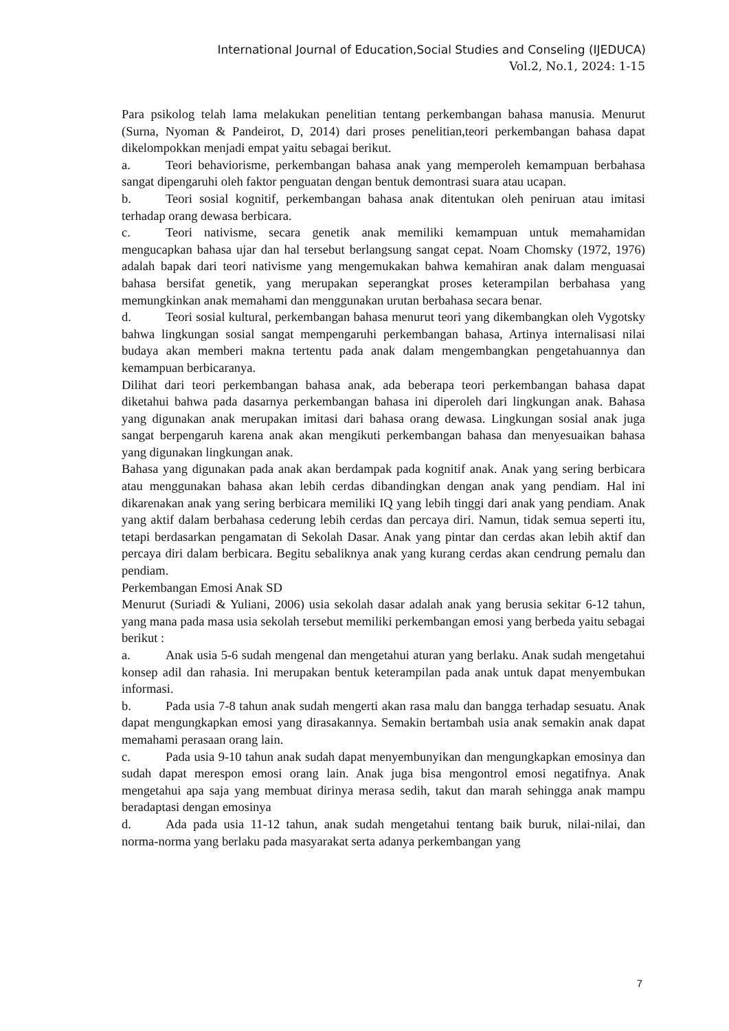International Journal of Education,Social Studies and Conseling (IJEDUCA)
Vol.2, No.1, 2024: 1-15
Para psikolog telah lama melakukan penelitian tentang perkembangan bahasa manusia. Menurut (Surna, Nyoman & Pandeirot, D, 2014) dari proses penelitian,teori perkembangan bahasa dapat dikelompokkan menjadi empat yaitu sebagai berikut.
a. Teori behaviorisme, perkembangan bahasa anak yang memperoleh kemampuan berbahasa sangat dipengaruhi oleh faktor penguatan dengan bentuk demontrasi suara atau ucapan.
b. Teori sosial kognitif, perkembangan bahasa anak ditentukan oleh peniruan atau imitasi terhadap orang dewasa berbicara.
c. Teori nativisme, secara genetik anak memiliki kemampuan untuk memahamidan mengucapkan bahasa ujar dan hal tersebut berlangsung sangat cepat. Noam Chomsky (1972, 1976) adalah bapak dari teori nativisme yang mengemukakan bahwa kemahiran anak dalam menguasai bahasa bersifat genetik, yang merupakan seperangkat proses keterampilan berbahasa yang memungkinkan anak memahami dan menggunakan urutan berbahasa secara benar.
d. Teori sosial kultural, perkembangan bahasa menurut teori yang dikembangkan oleh Vygotsky bahwa lingkungan sosial sangat mempengaruhi perkembangan bahasa, Artinya internalisasi nilai budaya akan memberi makna tertentu pada anak dalam mengembangkan pengetahuannya dan kemampuan berbicaranya.
Dilihat dari teori perkembangan bahasa anak, ada beberapa teori perkembangan bahasa dapat diketahui bahwa pada dasarnya perkembangan bahasa ini diperoleh dari lingkungan anak. Bahasa yang digunakan anak merupakan imitasi dari bahasa orang dewasa. Lingkungan sosial anak juga sangat berpengaruh karena anak akan mengikuti perkembangan bahasa dan menyesuaikan bahasa yang digunakan lingkungan anak.
Bahasa yang digunakan pada anak akan berdampak pada kognitif anak. Anak yang sering berbicara atau menggunakan bahasa akan lebih cerdas dibandingkan dengan anak yang pendiam. Hal ini dikarenakan anak yang sering berbicara memiliki IQ yang lebih tinggi dari anak yang pendiam. Anak yang aktif dalam berbahasa cederung lebih cerdas dan percaya diri. Namun, tidak semua seperti itu, tetapi berdasarkan pengamatan di Sekolah Dasar. Anak yang pintar dan cerdas akan lebih aktif dan percaya diri dalam berbicara. Begitu sebaliknya anak yang kurang cerdas akan cendrung pemalu dan pendiam.
Perkembangan Emosi Anak SD
Menurut (Suriadi & Yuliani, 2006) usia sekolah dasar adalah anak yang berusia sekitar 6-12 tahun, yang mana pada masa usia sekolah tersebut memiliki perkembangan emosi yang berbeda yaitu sebagai berikut :
a. Anak usia 5-6 sudah mengenal dan mengetahui aturan yang berlaku. Anak sudah mengetahui konsep adil dan rahasia. Ini merupakan bentuk keterampilan pada anak untuk dapat menyembukan informasi.
b. Pada usia 7-8 tahun anak sudah mengerti akan rasa malu dan bangga terhadap sesuatu. Anak dapat mengungkapkan emosi yang dirasakannya. Semakin bertambah usia anak semakin anak dapat memahami perasaan orang lain.
c. Pada usia 9-10 tahun anak sudah dapat menyembunyikan dan mengungkapkan emosinya dan sudah dapat merespon emosi orang lain. Anak juga bisa mengontrol emosi negatifnya. Anak mengetahui apa saja yang membuat dirinya merasa sedih, takut dan marah sehingga anak mampu beradaptasi dengan emosinya
d. Ada pada usia 11-12 tahun, anak sudah mengetahui tentang baik buruk, nilai-nilai, dan norma-norma yang berlaku pada masyarakat serta adanya perkembangan yang
7